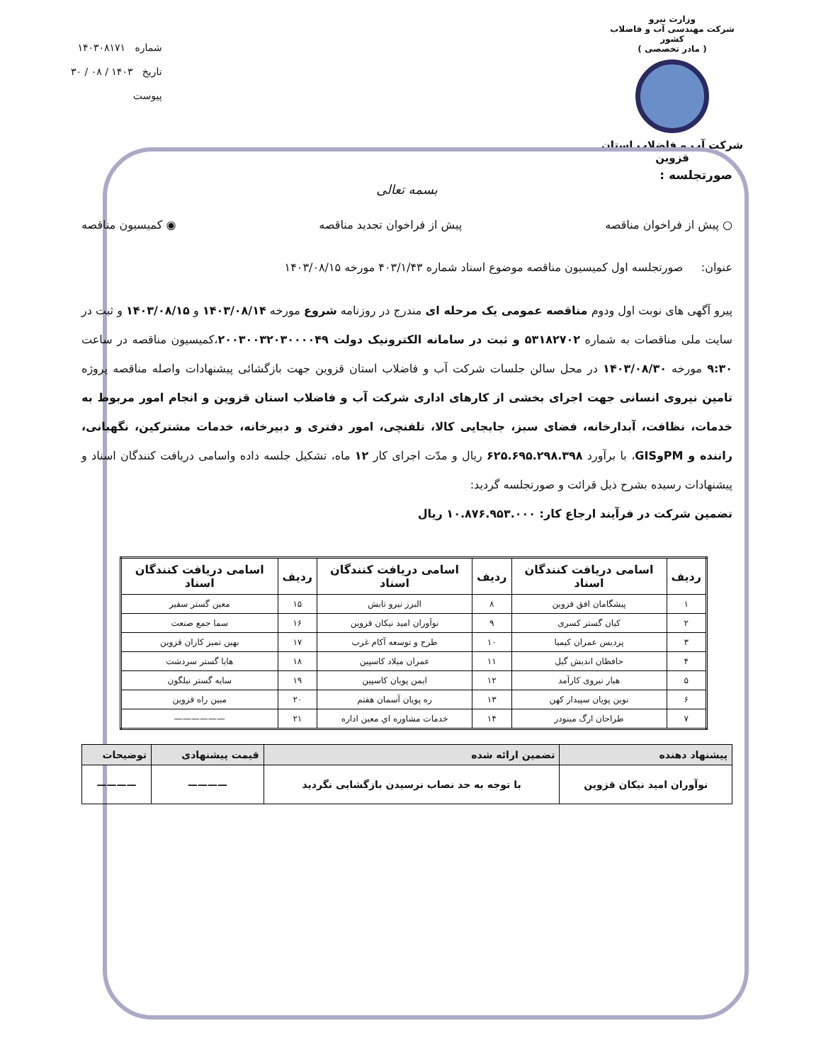وزارت نیرو
شرکت مهندسی آب و فاضلاب کشور
( مادر تخصصی )
شرکت آب و فاضلاب استان قزوین
شماره ۱۴۰۳۰۸۱۷۱
تاریخ ۱۴۰۳ / ۰۸ / ۳۰
پیوست
صورتجلسه :
بسمه تعالی
○ پیش از فراخوان مناقصه پیش از فراخوان تجدید مناقصه ◉ کمیسیون مناقصه
عنوان: صورتجلسه اول کمیسیون مناقصه موضوع اسناد شماره ۴۰۳/۱/۴۳ مورخه ۱۴۰۳/۰۸/۱۵
پیرو آگهی های نوبت اول ودوم مناقصه عمومی یک مرحله ای مندرج در روزنامه شروع مورخه ۱۴۰۳/۰۸/۱۴ و ۱۴۰۳/۰۸/۱۵ و ثبت در سایت ملی مناقصات به شماره ۵۳۱۸۲۷۰۲ و ثبت در سامانه الکترونیک دولت ۲۰۰۳۰۰۳۲۰۳۰۰۰۰۴۹،کمیسیون مناقصه در ساعت ۹:۳۰ مورخه ۱۴۰۳/۰۸/۳۰ در محل سالن جلسات شرکت آب و فاضلاب استان قزوین جهت بازگشائی پیشنهادات واصله مناقصه پروژه تامین نیروی انسانی جهت اجرای بخشی از کارهای اداری شرکت آب و فاضلاب استان قزوین و انجام امور مربوط به خدمات، نظافت، آبدارخانه، فضای سبز، جابجایی کالا، تلفنچی، امور دفتری و دبیرخانه، خدمات مشترکین، نگهبانی، راننده و PMوGIS، با برآورد ۶۲۵.۶۹۵.۲۹۸.۳۹۸ ریال و مدّت اجرای کار ۱۲ ماه، تشکیل جلسه داده واسامی دریافت کنندگان اسناد و پیشنهادات رسیده بشرح ذیل قرائت و صورتجلسه گردید:
تضمین شرکت در فرآیند ارجاع کار: ۱۰.۸۷۶.۹۵۳.۰۰۰ ریال
| ردیف | اسامی دریافت کنندگان اسناد | ردیف | اسامی دریافت کنندگان اسناد | ردیف | اسامی دریافت کنندگان اسناد |
| --- | --- | --- | --- | --- | --- |
| ۱ | پیشگامان افق قزوین | ۸ | البرز نیرو تابش | ۱۵ | معین گستر سفیر |
| ۲ | کیان گستر کسری | ۹ | نوآوران امید نیکان قزوین | ۱۶ | سما جمع صنعت |
| ۳ | پردیس عمران کیمیا | ۱۰ | طرح و توسعه آکام غرب | ۱۷ | بهین تمیز کاران قزوین |
| ۴ | حافظان اندیش گیل | ۱۱ | عمران میلاد کاسپین | ۱۸ | هایا گستر سردشت |
| ۵ | هیار نیروی کارآمد | ۱۲ | ایمن پویان کاسپین | ۱۹ | سایه گستر نیلگون |
| ۶ | نوین پویان سپیدار کهن | ۱۳ | ره پویان آسمان هفتم | ۲۰ | مبین راه قزوین |
| ۷ | طراحان ارگ مینودر | ۱۴ | خدمات مشاوره اي معین اداره | ۲۱ | —————— |
| پیشنهاد دهنده | تضمین ارائه شده | قیمت پیشنهادی | توضیحات |
| --- | --- | --- | --- |
| نوآوران امید نیکان قزوین | با توجه به حد نصاب نرسیدن بازگشایی نگردید | ———— | ———— |